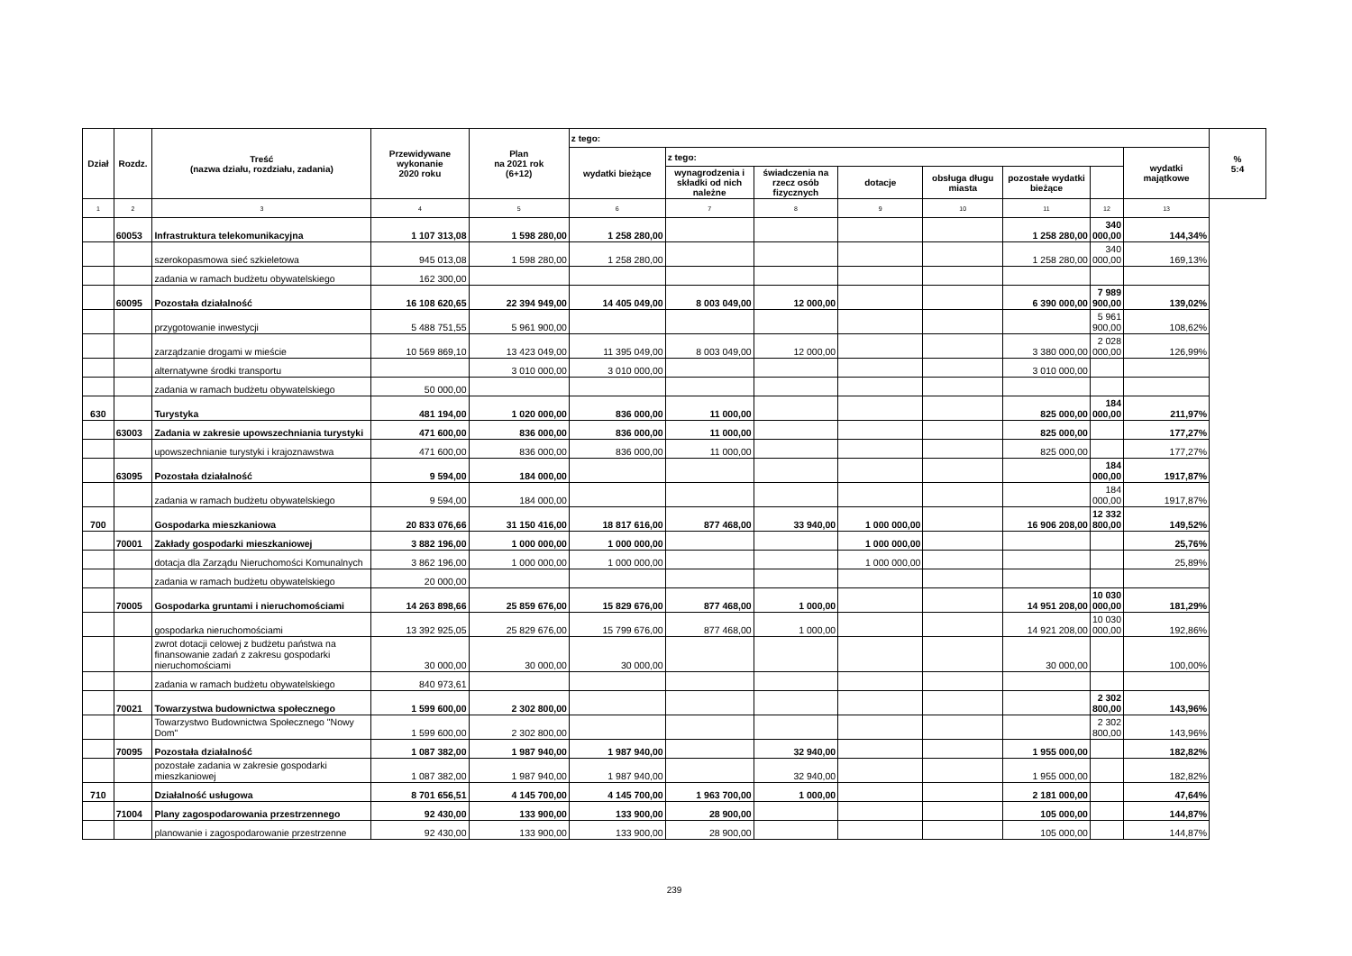| Dział | Rozdz. | Treść (nazwa działu, rozdziału, zadania) | Przewidywane wykonanie 2020 roku | Plan na 2021 rok (6+12) | z tego: | | | | | | | | % 5:4 |
| --- | --- | --- | --- | --- | --- | --- | --- | --- | --- | --- | --- | --- | --- |
| | | | | | wydatki bieżące | z tego: | | | | | | wydatki majątkowe | |
| | | | | | | wynagrodzenia i składki od nich należne | świadczenia na rzecz osób fizycznych | dotacje | obsługa długu miasta | pozostałe wydatki bieżące | | | |
| 1 | 2 | 3 | 4 | 5 | 6 | 7 | 8 | 9 | 10 | 11 | 12 | 13 | |
| | 60053 | Infrastruktura telekomunikacyjna | 1 107 313,08 | 1 598 280,00 | 1 258 280,00 | | | | | 1 258 280,00 | 340 000,00 | 144,34% | |
| | | szerokopasmowa sieć szkieletowa | 945 013,08 | 1 598 280,00 | 1 258 280,00 | | | | | 1 258 280,00 | 340 000,00 | 169,13% | |
| | | zadania w ramach budżetu obywatelskiego | 162 300,00 | | | | | | | | | | |
| | 60095 | Pozostała działalność | 16 108 620,65 | 22 394 949,00 | 14 405 049,00 | 8 003 049,00 | 12 000,00 | | | 6 390 000,00 | 7 989 900,00 | 139,02% | |
| | | przygotowanie inwestycji | 5 488 751,55 | 5 961 900,00 | | | | | | | 5 961 900,00 | 108,62% | |
| | | zarządzanie drogami w mieście | 10 569 869,10 | 13 423 049,00 | 11 395 049,00 | 8 003 049,00 | 12 000,00 | | | 3 380 000,00 | 2 028 000,00 | 126,99% | |
| | | alternatywne środki transportu | | 3 010 000,00 | 3 010 000,00 | | | | | 3 010 000,00 | | | |
| | | zadania w ramach budżetu obywatelskiego | 50 000,00 | | | | | | | | | | |
| 630 | | Turystyka | 481 194,00 | 1 020 000,00 | 836 000,00 | 11 000,00 | | | | 825 000,00 | 184 000,00 | 211,97% | |
| | 63003 | Zadania w zakresie upowszechniania turystyki | 471 600,00 | 836 000,00 | 836 000,00 | 11 000,00 | | | | 825 000,00 | | 177,27% | |
| | | upowszechnianie turystyki i krajoznawstwa | 471 600,00 | 836 000,00 | 836 000,00 | 11 000,00 | | | | 825 000,00 | | 177,27% | |
| | 63095 | Pozostała działalność | 9 594,00 | 184 000,00 | | | | | | | 184 000,00 | 1917,87% | |
| | | zadania w ramach budżetu obywatelskiego | 9 594,00 | 184 000,00 | | | | | | | 184 000,00 | 1917,87% | |
| 700 | | Gospodarka mieszkaniowa | 20 833 076,66 | 31 150 416,00 | 18 817 616,00 | 877 468,00 | 33 940,00 | 1 000 000,00 | | 16 906 208,00 | 12 332 800,00 | 149,52% | |
| | 70001 | Zakłady gospodarki mieszkaniowej | 3 882 196,00 | 1 000 000,00 | 1 000 000,00 | | | 1 000 000,00 | | | | 25,76% | |
| | | dotacja dla Zarządu Nieruchomości Komunalnych | 3 862 196,00 | 1 000 000,00 | 1 000 000,00 | | | 1 000 000,00 | | | | 25,89% | |
| | | zadania w ramach budżetu obywatelskiego | 20 000,00 | | | | | | | | | | |
| | 70005 | Gospodarka gruntami i nieruchomościami | 14 263 898,66 | 25 859 676,00 | 15 829 676,00 | 877 468,00 | 1 000,00 | | | 14 951 208,00 | 10 030 000,00 | 181,29% | |
| | | gospodarka nieruchomościami | 13 392 925,05 | 25 829 676,00 | 15 799 676,00 | 877 468,00 | 1 000,00 | | | 14 921 208,00 | 10 030 000,00 | 192,86% | |
| | | zwrot dotacji celowej z budżetu państwa na finansowanie zadań z zakresu gospodarki nieruchomościami | 30 000,00 | 30 000,00 | 30 000,00 | | | | | 30 000,00 | | 100,00% | |
| | | zadania w ramach budżetu obywatelskiego | 840 973,61 | | | | | | | | | | |
| | 70021 | Towarzystwa budownictwa społecznego | 1 599 600,00 | 2 302 800,00 | | | | | | | 2 302 800,00 | 143,96% | |
| | | Towarzystwo Budownictwa Społecznego "Nowy Dom" | 1 599 600,00 | 2 302 800,00 | | | | | | | 2 302 800,00 | 143,96% | |
| | 70095 | Pozostała działalność | 1 087 382,00 | 1 987 940,00 | 1 987 940,00 | | 32 940,00 | | | 1 955 000,00 | | 182,82% | |
| | | pozostałe zadania w zakresie gospodarki mieszkaniowej | 1 087 382,00 | 1 987 940,00 | 1 987 940,00 | | 32 940,00 | | | 1 955 000,00 | | 182,82% | |
| 710 | | Działalność usługowa | 8 701 656,51 | 4 145 700,00 | 4 145 700,00 | 1 963 700,00 | 1 000,00 | | | 2 181 000,00 | | 47,64% | |
| | 71004 | Plany zagospodarowania przestrzennego | 92 430,00 | 133 900,00 | 133 900,00 | 28 900,00 | | | | 105 000,00 | | 144,87% | |
| | | planowanie i zagospodarowanie przestrzenne | 92 430,00 | 133 900,00 | 133 900,00 | 28 900,00 | | | | 105 000,00 | | 144,87% | |
239